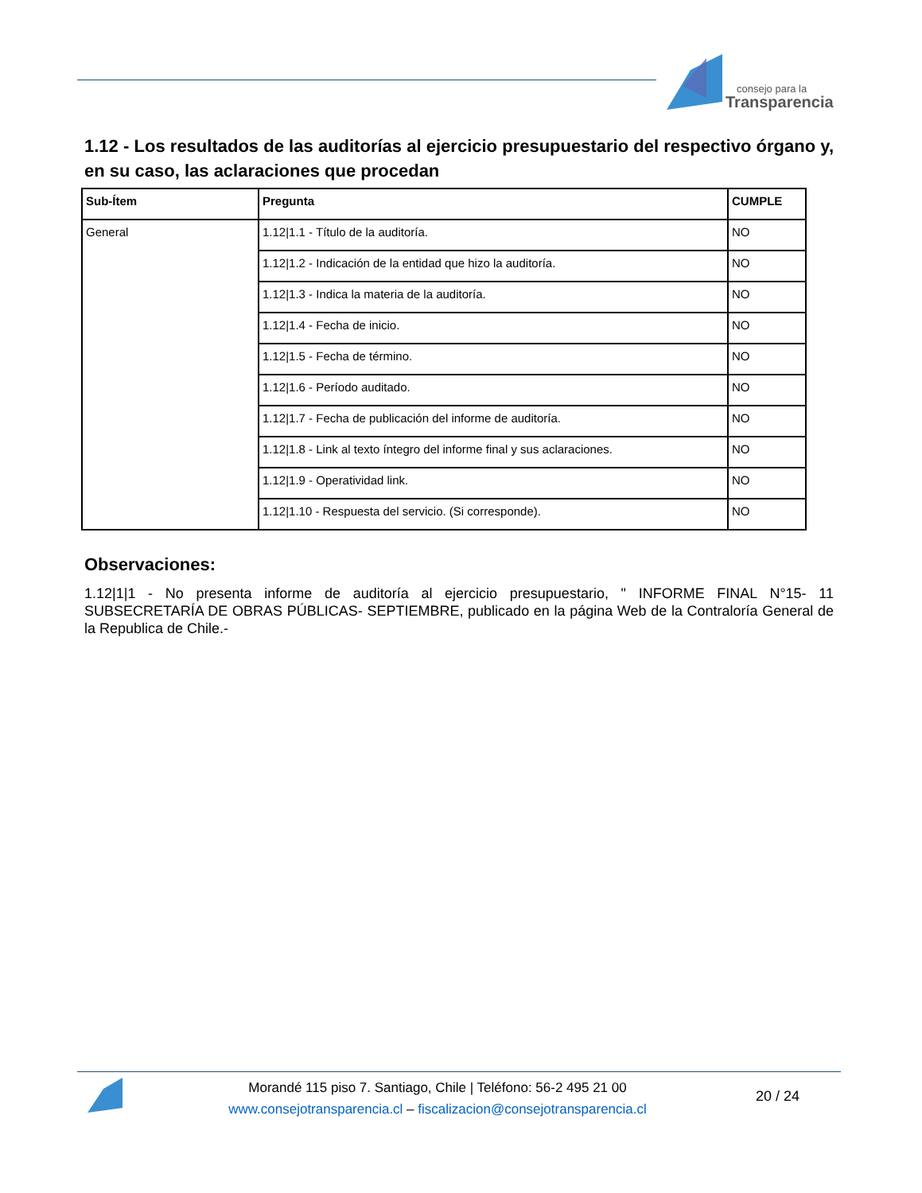consejo para la
Transparencia
1.12 - Los resultados de las auditorías al ejercicio presupuestario del respectivo órgano y, en su caso, las aclaraciones que procedan
| Sub-Ítem | Pregunta | CUMPLE |
| --- | --- | --- |
| General | 1.12/1.1 - Título de la auditoría. | NO |
| | 1.12/1.2 - Indicación de la entidad que hizo la auditoría. | NO |
| | 1.12/1.3 - Indica la materia de la auditoría. | NO |
| | 1.12/1.4 - Fecha de inicio. | NO |
| | 1.12/1.5 - Fecha de término. | NO |
| | 1.12/1.6 - Período auditado. | NO |
| | 1.12/1.7 - Fecha de publicación del informe de auditoría. | NO |
| | 1.12/1.8 - Link al texto íntegro del informe final y sus aclaraciones. | NO |
| | 1.12/1.9 - Operatividad link. | NO |
| | 1.12/1.10 - Respuesta del servicio. (Si corresponde). | NO |
Observaciones:
1.12|1|1 - No presenta informe de auditoría al ejercicio presupuestario, " INFORME FINAL N°15- 11 SUBSECRETARÍA DE OBRAS PÚBLICAS- SEPTIEMBRE, publicado en la página Web de la Contraloría General de la Republica de Chile.-
Morandé 115 piso 7. Santiago, Chile | Teléfono: 56-2 495 21 00
www.consejotransparencia.cl – fiscalizacion@consejotransparencia.cl
20 / 24